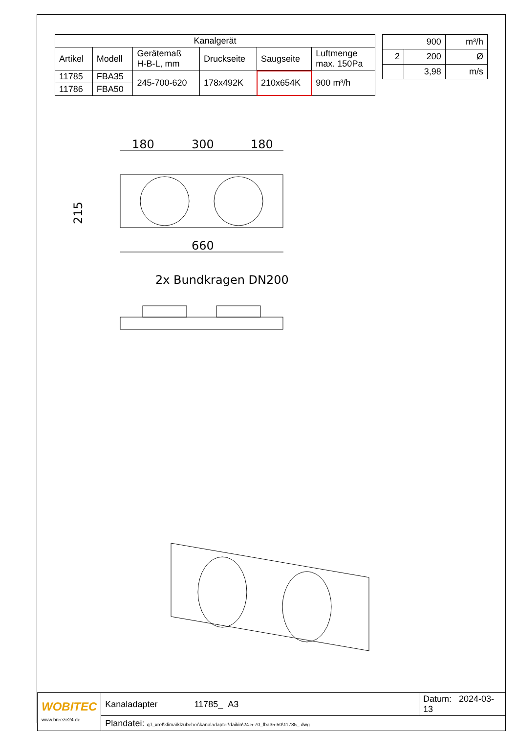| Kanalgerät | | | | | |
| --- | --- | --- | --- | --- | --- |
| Artikel | Modell | Gerätemaß H-B-L, mm | Druckseite | Saugseite | Luftmenge max. 150Pa |
| 11785 | FBA35 | 245-700-620 | 178x492K | 210x654K | 900 m³/h |
| 11786 | FBA50 | | | | |
| 900 | | m³/h |
| 2 | 200 | Ø |
| | 3,98 | m/s |
180
300
180
215
660
2x Bundkragen DN200
| WOBITEC www.breeze24.de | Kanaladapter 11785_ A3 | Datum: 2024-03-13 |
| | Plandatei: q:\_xref\klima\klzubehör\kanaladapter\daikin\24.5-70_fba35-50\11785_.dwg | |